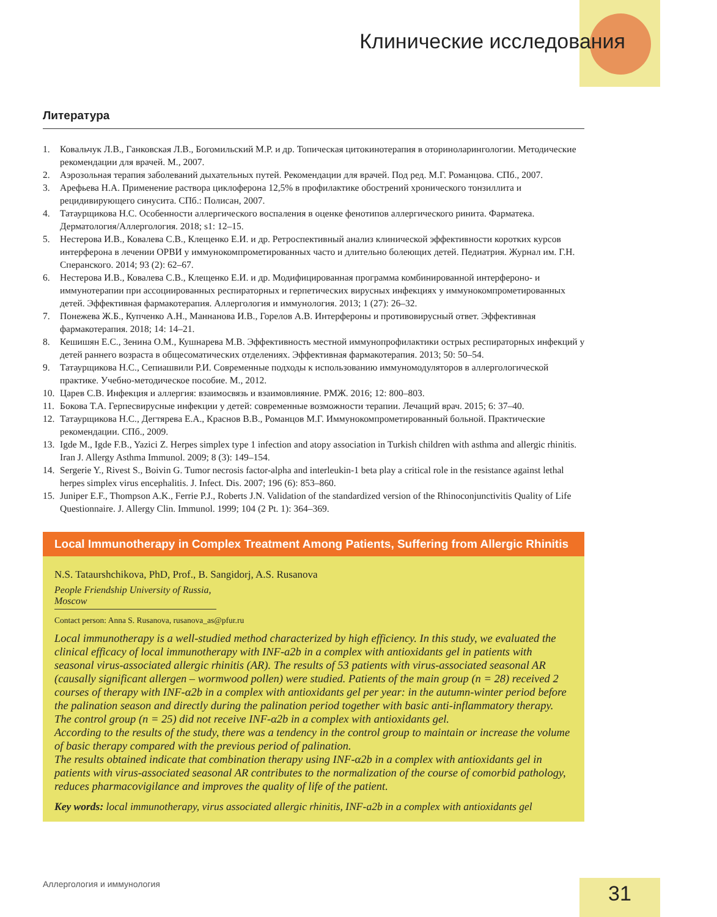Клинические исследования
Литература
1. Ковальчук Л.В., Ганковская Л.В., Богомильский М.Р. и др. Топическая цитокинотерапия в оториноларингологии. Методические рекомендации для врачей. М., 2007.
2. Аэрозольная терапия заболеваний дыхательных путей. Рекомендации для врачей. Под ред. М.Г. Романцова. СПб., 2007.
3. Арефьева Н.А. Применение раствора циклоферона 12,5% в профилактике обострений хронического тонзиллита и рецидивирующего синусита. СПб.: Полисан, 2007.
4. Татаурщикова Н.С. Особенности аллергического воспаления в оценке фенотипов аллергического ринита. Фарматека. Дерматология/Аллергология. 2018; s1: 12–15.
5. Нестерова И.В., Ковалева С.В., Клещенко Е.И. и др. Ретроспективный анализ клинической эффективности коротких курсов интерферона в лечении ОРВИ у иммунокомпрометированных часто и длительно болеющих детей. Педиатрия. Журнал им. Г.Н. Сперанского. 2014; 93 (2): 62–67.
6. Нестерова И.В., Ковалева С.В., Клещенко Е.И. и др. Модифицированная программа комбинированной интерфероно- и иммунотерапии при ассоциированных респираторных и герпетических вирусных инфекциях у иммунокомпрометированных детей. Эффективная фармакотерапия. Аллергология и иммунология. 2013; 1 (27): 26–32.
7. Понежева Ж.Б., Купченко А.Н., Маннанова И.В., Горелов А.В. Интерфероны и противовирусный ответ. Эффективная фармакотерапия. 2018; 14: 14–21.
8. Кешишян Е.С., Зенина О.М., Кушнарева М.В. Эффективность местной иммунопрофилактики острых респираторных инфекций у детей раннего возраста в общесоматических отделениях. Эффективная фармакотерапия. 2013; 50: 50–54.
9. Татаурщикова Н.С., Сепиашвили Р.И. Современные подходы к использованию иммуномодуляторов в аллергологической практике. Учебно-методическое пособие. М., 2012.
10. Царев С.В. Инфекция и аллергия: взаимосвязь и взаимовлияние. РМЖ. 2016; 12: 800–803.
11. Бокова Т.А. Герпесвирусные инфекции у детей: современные возможности терапии. Лечащий врач. 2015; 6: 37–40.
12. Татаурщикова Н.С., Дегтярева Е.А., Краснов В.В., Романцов М.Г. Иммунокомпрометированный больной. Практические рекомендации. СПб., 2009.
13. Igde M., Igde F.B., Yazici Z. Herpes simplex type 1 infection and atopy association in Turkish children with asthma and allergic rhinitis. Iran J. Allergy Asthma Immunol. 2009; 8 (3): 149–154.
14. Sergerie Y., Rivest S., Boivin G. Tumor necrosis factor-alpha and interleukin-1 beta play a critical role in the resistance against lethal herpes simplex virus encephalitis. J. Infect. Dis. 2007; 196 (6): 853–860.
15. Juniper E.F., Thompson A.K., Ferrie P.J., Roberts J.N. Validation of the standardized version of the Rhinoconjunctivitis Quality of Life Questionnaire. J. Allergy Clin. Immunol. 1999; 104 (2 Pt. 1): 364–369.
Local Immunotherapy in Complex Treatment Among Patients, Suffering from Allergic Rhinitis
N.S. Tataurshchikova, PhD, Prof., B. Sangidorj, A.S. Rusanova
People Friendship University of Russia, Moscow
Contact person: Anna S. Rusanova, rusanova_as@pfur.ru
Local immunotherapy is a well-studied method characterized by high efficiency. In this study, we evaluated the clinical efficacy of local immunotherapy with INF-a2b in a complex with antioxidants gel in patients with seasonal virus-associated allergic rhinitis (AR). The results of 53 patients with virus-associated seasonal AR (causally significant allergen – wormwood pollen) were studied. Patients of the main group (n = 28) received 2 courses of therapy with INF-α2b in a complex with antioxidants gel per year: in the autumn-winter period before the palination season and directly during the palination period together with basic anti-inflammatory therapy. The control group (n = 25) did not receive INF-α2b in a complex with antioxidants gel.
According to the results of the study, there was a tendency in the control group to maintain or increase the volume of basic therapy compared with the previous period of palination.
The results obtained indicate that combination therapy using INF-α2b in a complex with antioxidants gel in patients with virus-associated seasonal AR contributes to the normalization of the course of comorbid pathology, reduces pharmacovigilance and improves the quality of life of the patient.
Key words: local immunotherapy, virus associated allergic rhinitis, INF-a2b in a complex with antioxidants gel
Аллергология и иммунология 31